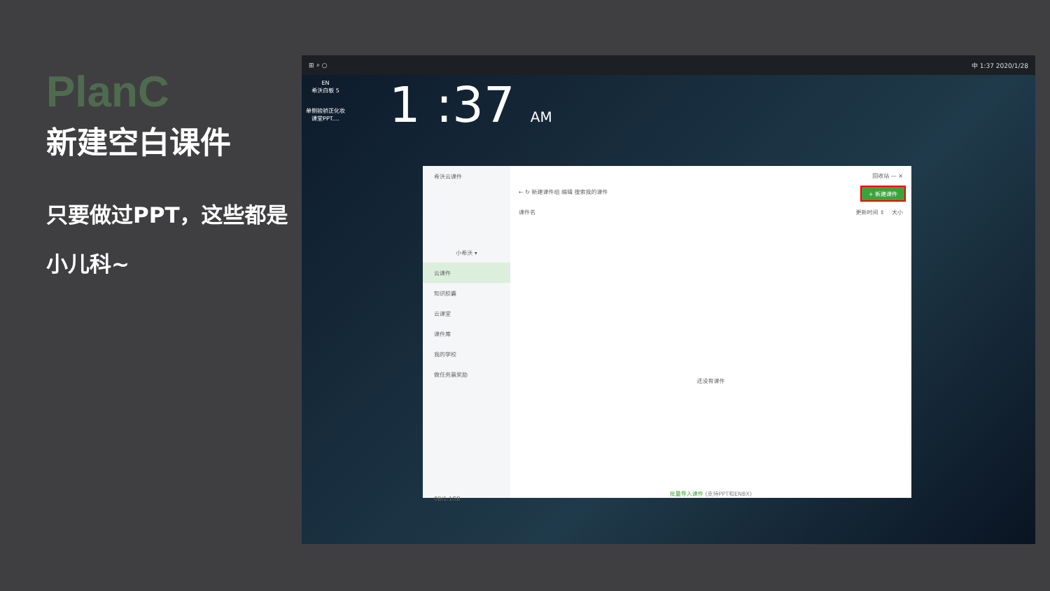PlanC
新建空白课件
只要做过PPT，这些都是
小儿科~
⊞ ⌕ ○ 中 1:37 2020/1/28
EN
希沃白板 5
单侧验骄正化妆课堂PPT....
1 :37 AM
希沃云课件
小希沃 ▾
云课件
知识胶囊
云课堂
课件库
我的学校
做任务赢奖励
0B/1.1GB
回收站 — ✕
← ↻ 新建课件组 编辑 搜索我的课件
+ 新建课件
课件名 更新时间 ⇕ 大小
还没有课件
批量导入课件 (支持PPT和ENBX)